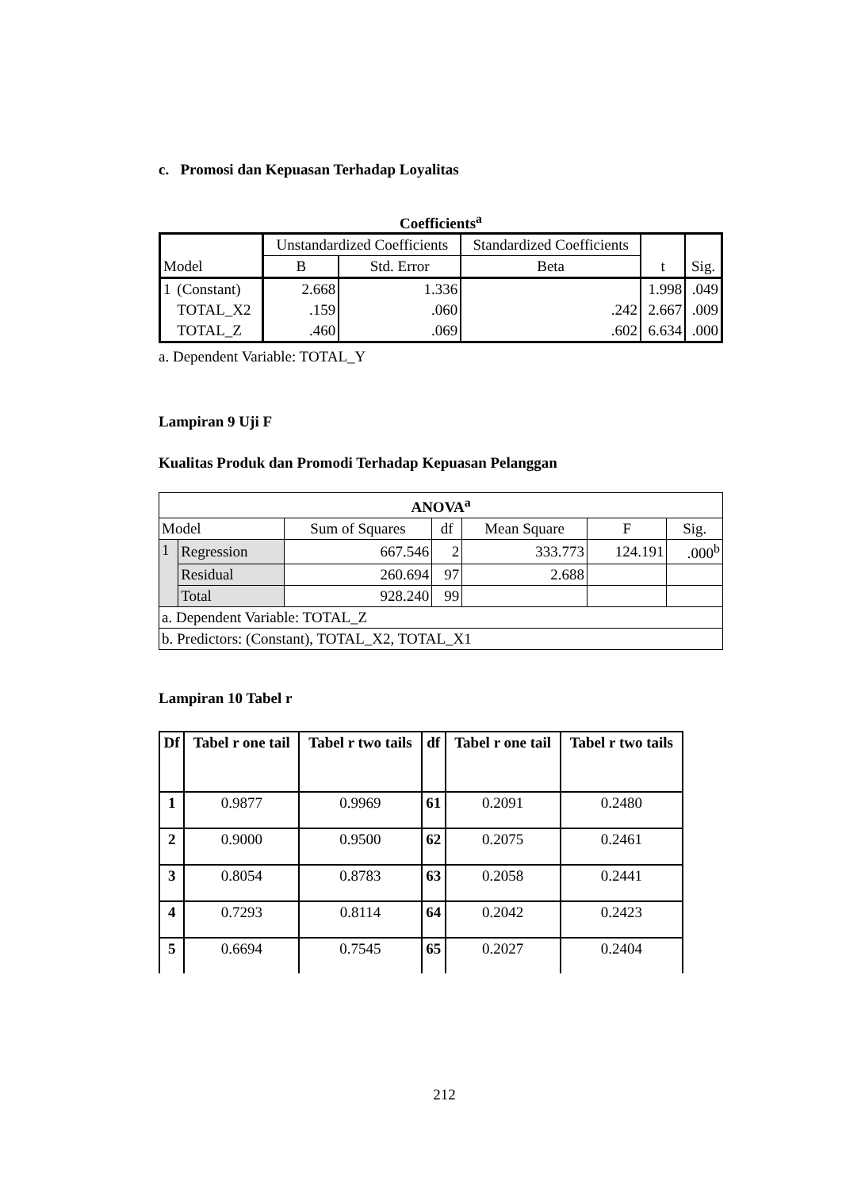c. Promosi dan Kepuasan Terhadap Loyalitas
Coefficients<sup>a</sup>
| Model | | Unstandardized Coefficients | | Standardized Coefficients | t | Sig. |
| | | B | Std. Error | Beta | | |
| 1 | (Constant) | 2.668 | 1.336 | | 1.998 | .049 |
| | TOTAL_X2 | .159 | .060 | .242 | 2.667 | .009 |
| | TOTAL_Z | .460 | .069 | .602 | 6.634 | .000 |
a. Dependent Variable: TOTAL_Y
Lampiran 9 Uji F
Kualitas Produk dan Promodi Terhadap Kepuasan Pelanggan
| ANOVA<sup>a</sup> | | | | | | |
| Model | | Sum of Squares | df | Mean Square | F | Sig. |
| 1 | Regression | 667.546 | 2 | 333.773 | 124.191 | .000<sup>b</sup> |
| | Residual | 260.694 | 97 | 2.688 | | |
| | Total | 928.240 | 99 | | | |
| a. Dependent Variable: TOTAL_Z | | | | | | |
| b. Predictors: (Constant), TOTAL_X2, TOTAL_X1 | | | | | | |
Lampiran 10 Tabel r
| Df | Tabel r one tail | Tabel r two tails | df | Tabel r one tail | Tabel r two tails |
| --- | --- | --- | --- | --- | --- |
| 1 | 0.9877 | 0.9969 | 61 | 0.2091 | 0.2480 |
| 2 | 0.9000 | 0.9500 | 62 | 0.2075 | 0.2461 |
| 3 | 0.8054 | 0.8783 | 63 | 0.2058 | 0.2441 |
| 4 | 0.7293 | 0.8114 | 64 | 0.2042 | 0.2423 |
| 5 | 0.6694 | 0.7545 | 65 | 0.2027 | 0.2404 |
212